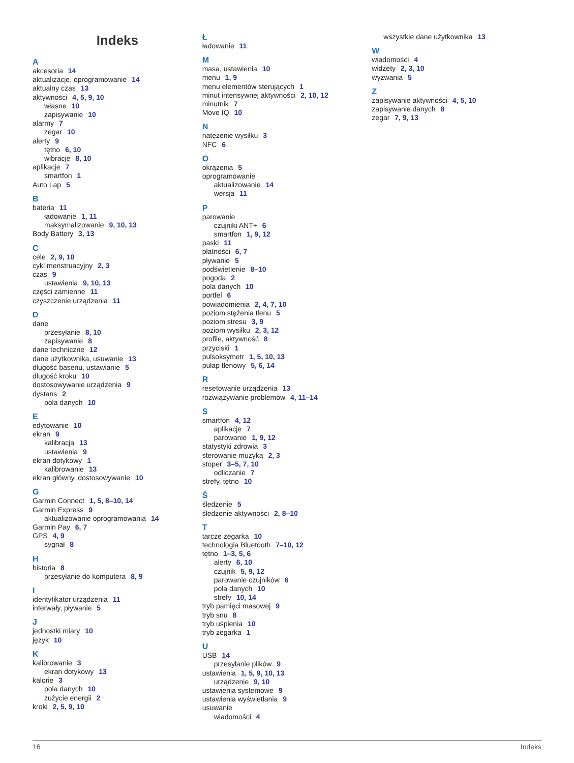Indeks
A
akcesoria 14
aktualizacje, oprogramowanie 14
aktualny czas 13
aktywności 4, 5, 9, 10
własne 10
zapisywanie 10
alarmy 7
zegar 10
alerty 9
tętno 6, 10
wibracje 8, 10
aplikacje 7
smartfon 1
Auto Lap 5
B
bateria 11
ładowanie 1, 11
maksymalizowanie 9, 10, 13
Body Battery 3, 13
C
cele 2, 9, 10
cykl menstruacyjny 2, 3
czas 9
ustawienia 9, 10, 13
części zamienne 11
czyszczenie urządzenia 11
D
dane
przesyłanie 8, 10
zapisywanie 8
dane techniczne 12
dane użytkownika, usuwanie 13
długość basenu, ustawianie 5
długość kroku 10
dostosowywanie urządzenia 9
dystans 2
pola danych 10
E
edytowanie 10
ekran 9
kalibracja 13
ustawienia 9
ekran dotykowy 1
kalibrowanie 13
ekran główny, dostosowywanie 10
G
Garmin Connect 1, 5, 8–10, 14
Garmin Express 9
aktualizowanie oprogramowania 14
Garmin Pay 6, 7
GPS 4, 9
sygnał 8
H
historia 8
przesyłanie do komputera 8, 9
I
identyfikator urządzenia 11
interwały, pływanie 5
J
jednostki miary 10
język 10
K
kalibrowanie 3
ekran dotykowy 13
kalorie 3
pola danych 10
zużycie energii 2
kroki 2, 5, 9, 10
Ł
ładowanie 11
M
masa, ustawienia 10
menu 1, 9
menu elementów sterujących 1
minut intensywnej aktywności 2, 10, 12
minutnik 7
Move IQ 10
N
natężenie wysiłku 3
NFC 6
O
okrążenia 5
oprogramowanie
aktualizowanie 14
wersja 11
P
parowanie
czujniki ANT+ 6
smartfon 1, 9, 12
paski 11
płatności 6, 7
pływanie 5
podświetlenie 8–10
pogoda 2
pola danych 10
portfel 6
powiadomienia 2, 4, 7, 10
poziom stężenia tlenu 5
poziom stresu 3, 9
poziom wysiłku 2, 3, 12
profile, aktywność 8
przyciski 1
pulsoksymetr 1, 5, 10, 13
pułap tlenowy 5, 6, 14
R
resetowanie urządzenia 13
rozwiązywanie problemów 4, 11–14
S
smartfon 4, 12
aplikacje 7
parowanie 1, 9, 12
statystyki zdrowia 3
sterowanie muzyką 2, 3
stoper 3–5, 7, 10
odliczanie 7
strefy, tętno 10
Ś
śledzenie 5
śledzenie aktywności 2, 8–10
T
tarcze zegarka 10
technologia Bluetooth 7–10, 12
tętno 1–3, 5, 6
alerty 6, 10
czujnik 5, 9, 12
parowanie czujników 6
pola danych 10
strefy 10, 14
tryb pamięci masowej 9
tryb snu 8
tryb uśpienia 10
tryb zegarka 1
U
USB 14
przesyłanie plików 9
ustawienia 1, 5, 9, 10, 13
urządzenie 9, 10
ustawienia systemowe 9
ustawienia wyświetlania 9
usuwanie
wiadomości 4
wszystkie dane użytkownika 13
W
wiadomości 4
widżety 2, 3, 10
wyzwania 5
Z
zapisywanie aktywności 4, 5, 10
zapisywanie danych 8
zegar 7, 9, 13
16 Indeks